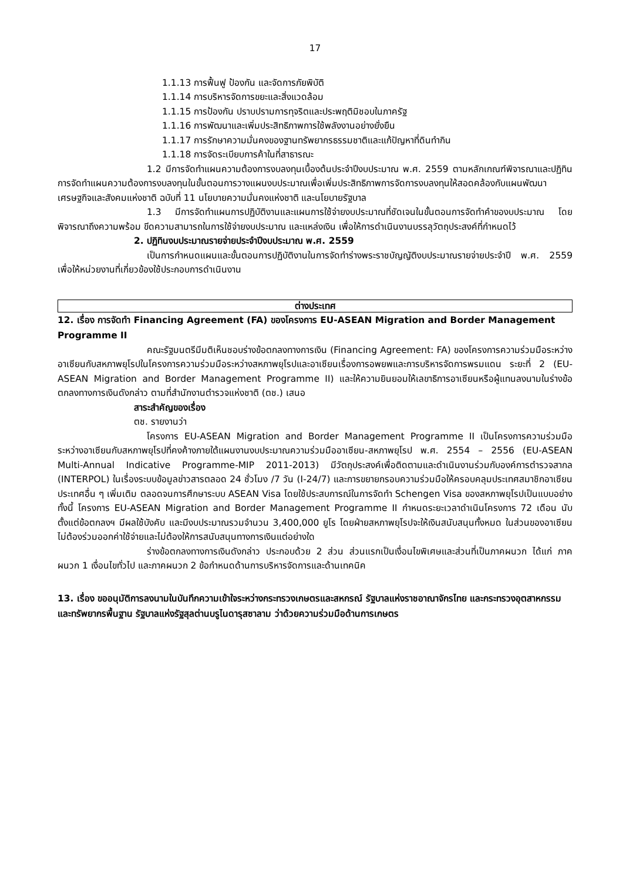17
1.1.13 การฟื้นฟู ป้องกัน และจัดการภัยพิบัติ
1.1.14 การบริหารจัดการขยะและสิ่งแวดล้อม
1.1.15 การป้องกัน ปราบปรามการทุจริตและประพฤติมิชอบในภาครัฐ
1.1.16 การพัฒนาและเพิ่มประสิทธิภาพการใช้พลังงานอย่างยั่งยืน
1.1.17 การรักษาความมั่นคงของฐานทรัพยากรธรรมชาติและแก้ปัญหาที่ดินทำกิน
1.1.18 การจัดระเบียบการค้าในที่สาธารณะ
1.2 มีการจัดทำแผนความต้องการงบลงทุนเบื้องต้นประจำปีงบประมาณ พ.ศ. 2559 ตามหลักเกณฑ์พิจารณาและปฏิทินการจัดทำแผนความต้องการงบลงทุนในขั้นตอนการวางแผนงบประมาณเพื่อเพิ่มประสิทธิภาพการจัดการงบลงทุนให้สอดคล้องกับแผนพัฒนาเศรษฐกิจและสังคมแห่งชาติ ฉบับที่ 11 นโยบายความมั่นคงแห่งชาติ และนโยบายรัฐบาล
1.3 มีการจัดทำแผนการปฏิบัติงานและแผนการใช้จ่ายงบประมาณที่ชัดเจนในขั้นตอนการจัดทำคำของบประมาณ โดยพิจารณาถึงความพร้อม ขีดความสามารถในการใช้จ่ายงบประมาณ และแหล่งเงิน เพื่อให้การดำเนินงานบรรลุวัตถุประสงค์ที่กำหนดไว้
2. ปฏิทินงบประมาณรายจ่ายประจำปีงบประมาณ พ.ศ. 2559
เป็นการกำหนดแผนและขั้นตอนการปฏิบัติงานในการจัดทำร่างพระราชบัญญัติงบประมาณรายจ่ายประจำปี พ.ศ. 2559 เพื่อให้หน่วยงานที่เกี่ยวข้องใช้ประกอบการดำเนินงาน
ต่างประเทศ
12. เรื่อง การจัดทำ Financing Agreement (FA) ของโครงการ EU-ASEAN Migration and Border Management Programme II
คณะรัฐมนตรีมีมติเห็นชอบร่างข้อตกลงทางการเงิน (Financing Agreement: FA) ของโครงการความร่วมมือระหว่างอาเซียนกับสหภาพยุโรปในโครงการความร่วมมือระหว่างสหภาพยุโรปและอาเซียนเรื่องการอพยพและการบริหารจัดการพรมแดน ระยะที่ 2 (EU-ASEAN Migration and Border Management Programme II) และให้ความยินยอมให้เลขาธิการอาเซียนหรือผู้แทนลงนามในร่างข้อตกลงทางการเงินดังกล่าว ตามที่สำนักงานตำรวจแห่งชาติ (ตช.) เสนอ
สาระสำคัญของเรื่อง
ตช. รายงานว่า
โครงการ EU-ASEAN Migration and Border Management Programme II เป็นโครงการความร่วมมือระหว่างอาเซียนกับสหภาพยุโรปที่คงค้างภายใต้แผนงานงบประมาณความร่วมมืออาเซียน-สหภาพยุโรป พ.ศ. 2554 – 2556 (EU-ASEAN Multi-Annual Indicative Programme-MIP 2011-2013) มีวัตถุประสงค์เพื่อติดตามและดำเนินงานร่วมกับองค์การตำรวจสากล (INTERPOL) ในเรื่องระบบข้อมูลข่าวสารตลอด 24 ชั่วโมง /7 วัน (I-24/7) และการขยายกรอบความร่วมมือให้ครอบคลุมประเทศสมาชิกอาเซียนประเทศอื่น ๆ เพิ่มเติม ตลอดจนการศึกษาระบบ ASEAN Visa โดยใช้ประสบการณ์ในการจัดทำ Schengen Visa ของสหภาพยุโรปเป็นแบบอย่าง ทั้งนี้ โครงการ EU-ASEAN Migration and Border Management Programme II กำหนดระยะเวลาดำเนินโครงการ 72 เดือน นับตั้งแต่ข้อตกลงฯ มีผลใช้บังคับ และมีงบประมาณรวมจำนวน 3,400,000 ยูโร โดยฝ่ายสหภาพยุโรปจะให้เงินสนับสนุนทั้งหมด ในส่วนของอาเซียนไม่ต้องร่วมออกค่าใช้จ่ายและไม่ต้องให้การสนับสนุนทางการเงินแต่อย่างใด
ร่างข้อตกลงทางการเงินดังกล่าว ประกอบด้วย 2 ส่วน ส่วนแรกเป็นเงื่อนไขพิเศษและส่วนที่เป็นภาคผนวก ได้แก่ ภาคผนวก 1 เงื่อนไขทั่วไป และภาคผนวก 2 ข้อกำหนดด้านการบริหารจัดการและด้านเทคนิค
13. เรื่อง ขออนุมัติการลงนามในบันทึกความเข้าใจระหว่างกระทรวงเกษตรและสหกรณ์ รัฐบาลแห่งราชอาณาจักรไทย และกระทรวงอุตสาหกรรมและทรัพยากรพื้นฐาน รัฐบาลแห่งรัฐสุลต่านบรูไนดารุสซาลาม ว่าด้วยความร่วมมือด้านการเกษตร